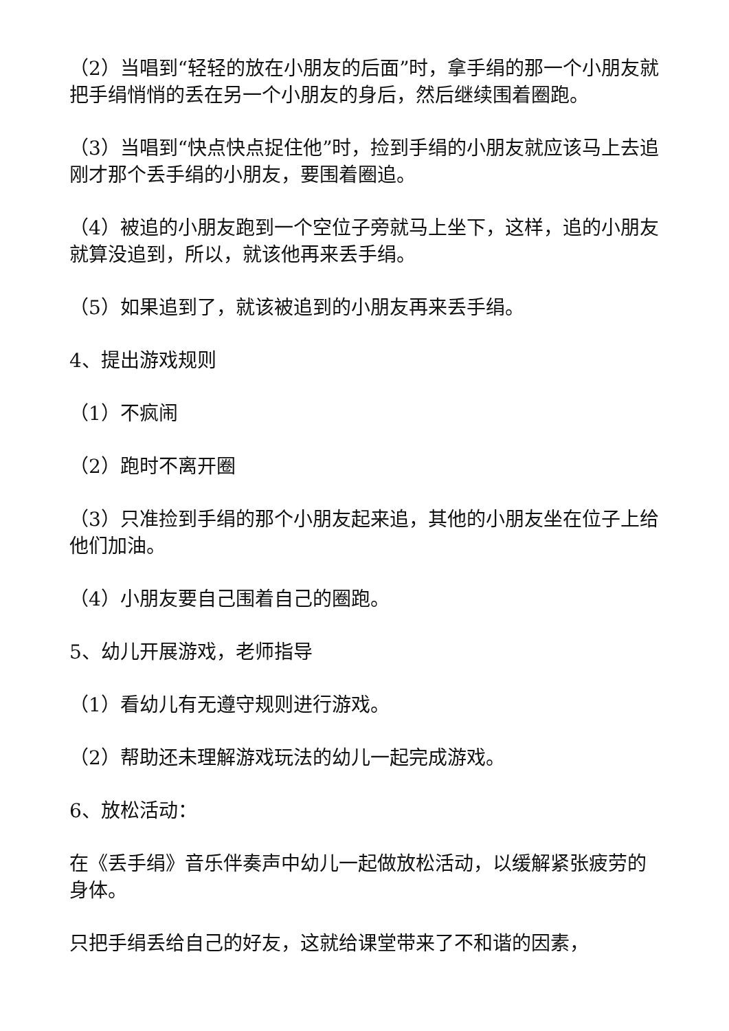（2）当唱到“轻轻的放在小朋友的后面”时，拿手绢的那一个小朋友就把手绢悄悄的丢在另一个小朋友的身后，然后继续围着圈跑。
（3）当唱到“快点快点捉住他”时，捡到手绢的小朋友就应该马上去追刚才那个丢手绢的小朋友，要围着圈追。
（4）被追的小朋友跑到一个空位子旁就马上坐下，这样，追的小朋友就算没追到，所以，就该他再来丢手绢。
（5）如果追到了，就该被追到的小朋友再来丢手绢。
4、提出游戏规则
（1）不疯闹
（2）跑时不离开圈
（3）只准捡到手绢的那个小朋友起来追，其他的小朋友坐在位子上给他们加油。
（4）小朋友要自己围着自己的圈跑。
5、幼儿开展游戏，老师指导
（1）看幼儿有无遵守规则进行游戏。
（2）帮助还未理解游戏玩法的幼儿一起完成游戏。
6、放松活动：
在《丢手绢》音乐伴奏声中幼儿一起做放松活动，以缓解紧张疲劳的身体。
只把手绢丢给自己的好友，这就给课堂带来了不和谐的因素，